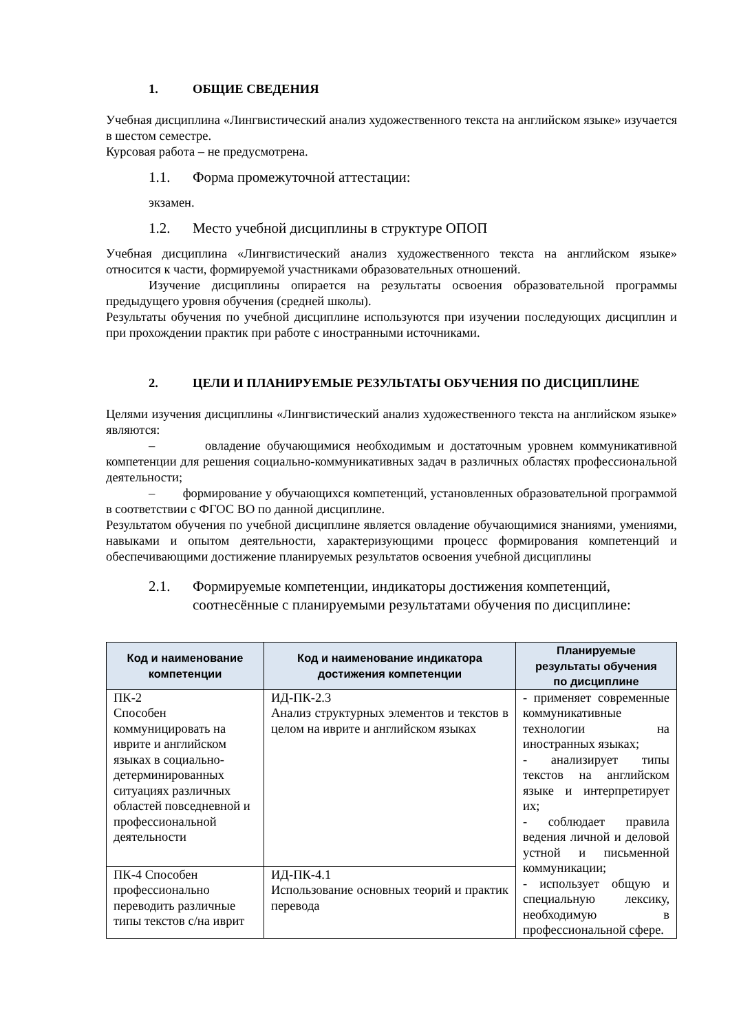1. ОБЩИЕ СВЕДЕНИЯ
Учебная дисциплина «Лингвистический анализ художественного текста на английском языке» изучается в шестом семестре.
Курсовая работа – не предусмотрена.
1.1. Форма промежуточной аттестации:
экзамен.
1.2. Место учебной дисциплины в структуре ОПОП
Учебная дисциплина «Лингвистический анализ художественного текста на английском языке» относится к части, формируемой участниками образовательных отношений.
Изучение дисциплины опирается на результаты освоения образовательной программы предыдущего уровня обучения (средней школы).
Результаты обучения по учебной дисциплине используются при изучении последующих дисциплин и при прохождении практик при работе с иностранными источниками.
2. ЦЕЛИ И ПЛАНИРУЕМЫЕ РЕЗУЛЬТАТЫ ОБУЧЕНИЯ ПО ДИСЦИПЛИНЕ
Целями изучения дисциплины «Лингвистический анализ художественного текста на английском языке» являются:
– овладение обучающимися необходимым и достаточным уровнем коммуникативной компетенции для решения социально-коммуникативных задач в различных областях профессиональной деятельности;
– формирование у обучающихся компетенций, установленных образовательной программой в соответствии с ФГОС ВО по данной дисциплине.
Результатом обучения по учебной дисциплине является овладение обучающимися знаниями, умениями, навыками и опытом деятельности, характеризующими процесс формирования компетенций и обеспечивающими достижение планируемых результатов освоения учебной дисциплины
2.1. Формируемые компетенции, индикаторы достижения компетенций, соотнесённые с планируемыми результатами обучения по дисциплине:
| Код и наименование компетенции | Код и наименование индикатора достижения компетенции | Планируемые результаты обучения по дисциплине |
| --- | --- | --- |
| ПК-2 Способен коммуницировать на иврите и английском языках в социально-детерминированных ситуациях различных областей повседневной и профессиональной деятельности | ИД-ПК-2.3 Анализ структурных элементов и текстов в целом на иврите и английском языках | - применяет современные коммуникативные технологии на иностранных языках; - анализирует типы текстов на английском языке и интерпретирует их; - соблюдает правила ведения личной и деловой устной и письменной коммуникации; - использует общую и специальную лексику, необходимую в профессиональной сфере. |
| ПК-4 Способен профессионально переводить различные типы текстов с/на иврит | ИД-ПК-4.1 Использование основных теорий и практик перевода | |